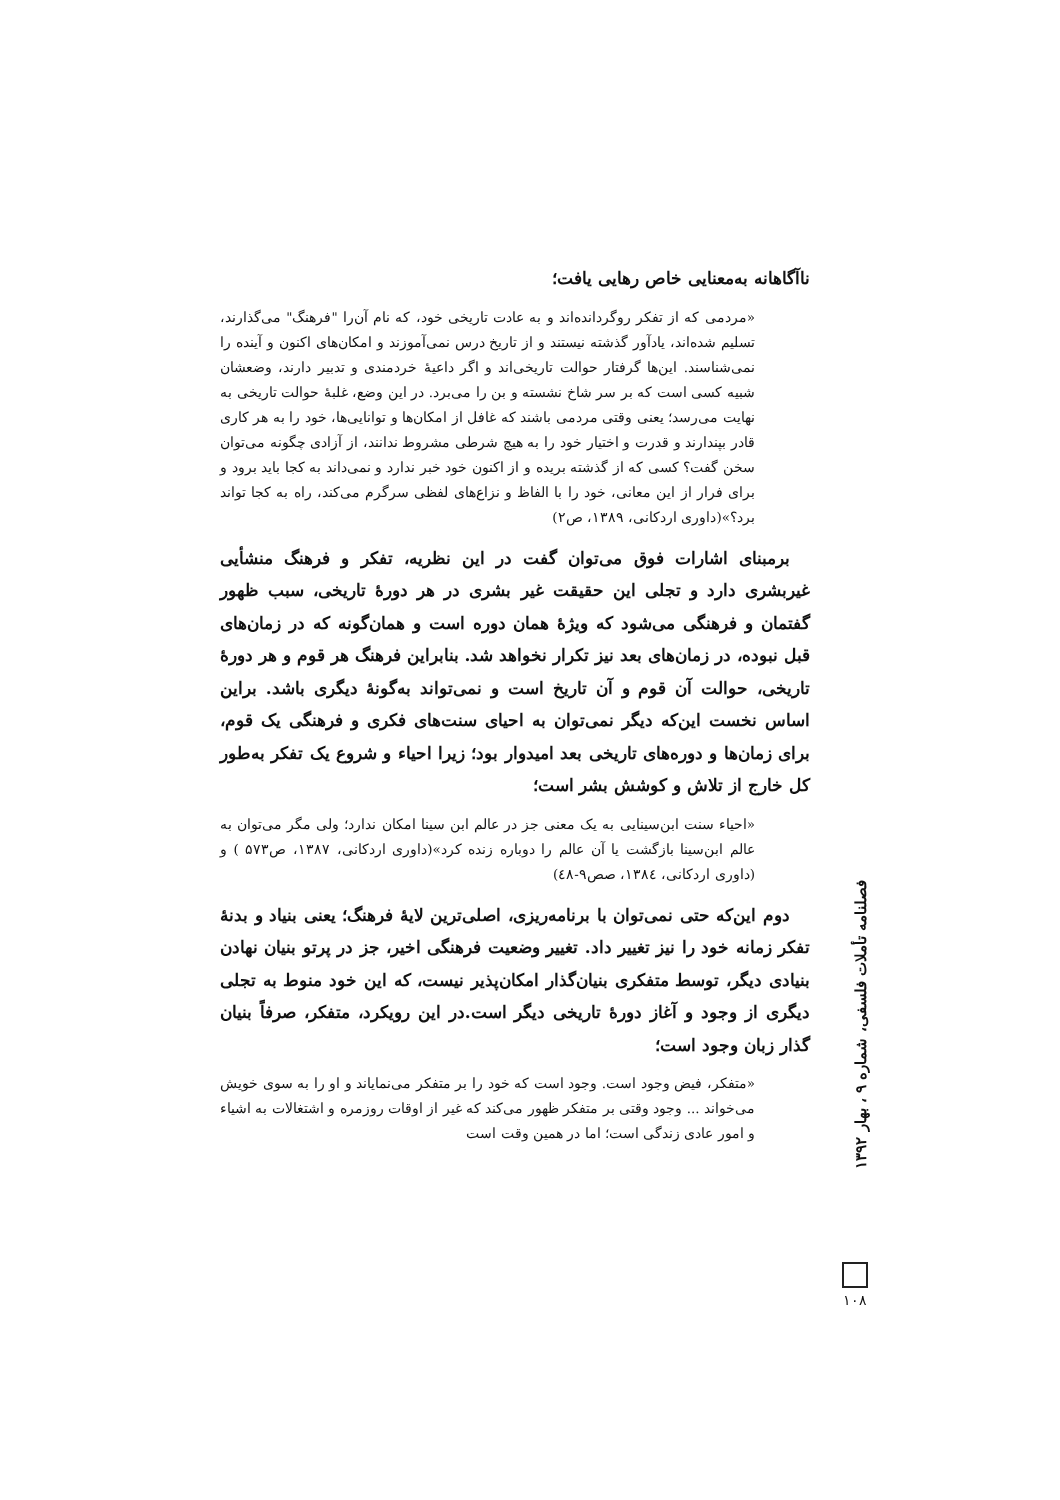ناآگاهانه به‌معنایی خاص رهایی یافت؛
«مردمی که از تفکر روگردانده‌اند و به عادت تاریخی خود، که نام آن‌را "فرهنگ" می‌گذارند، تسلیم شده‌اند، یادآور گذشته نیستند و از تاریخ درس نمی‌آموزند و امکان‌های اکنون و آینده را نمی‌شناسند. این‌ها گرفتار حوالت تاریخی‌اند و اگر داعیهٔ خردمندی و تدبیر دارند، وضعشان شبیه کسی است که بر سر شاخ نشسته و بن را می‌برد. در این وضع، غلبهٔ حوالت تاریخی به نهایت می‌رسد؛ یعنی وقتی مردمی باشند که غافل از امکان‌ها و توانایی‌ها، خود را به هر کاری قادر بپندارند و قدرت و اختیار خود را به هیچ شرطی مشروط ندانند، از آزادی چگونه می‌توان سخن گفت؟ کسی که از گذشته بریده و از اکنون خود خبر ندارد و نمی‌داند به کجا باید برود و برای فرار از این معانی، خود را با الفاظ و نزاع‌های لفظی سرگرم می‌کند، راه به کجا تواند برد؟»(داوری اردکانی، ۱۳۸۹، ص۲)
برمبنای اشارات فوق می‌توان گفت در این نظریه، تفکر و فرهنگ منشأیی غیربشری دارد و تجلی این حقیقت غیر بشری در هر دورهٔ تاریخی، سبب ظهور گفتمان و فرهنگی می‌شود که ویژهٔ همان دوره است و همان‌گونه که در زمان‌های قبل نبوده، در زمان‌های بعد نیز تکرار نخواهد شد. بنابراین فرهنگ هر قوم و هر دورهٔ تاریخی، حوالت آن قوم و آن تاریخ است و نمی‌تواند به‌گونهٔ دیگری باشد. براین اساس نخست این‌که دیگر نمی‌توان به احیای سنت‌های فکری و فرهنگی یک قوم، برای زمان‌ها و دوره‌های تاریخی بعد امیدوار بود؛ زیرا احیاء و شروع یک تفکر به‌طور کل خارج از تلاش و کوشش بشر است؛
«احیاء سنت ابن‌سینایی به یک معنی جز در عالم ابن سینا امکان ندارد؛ ولی مگر می‌توان به عالم ابن‌سینا بازگشت یا آن عالم را دوباره زنده کرد»(داوری اردکانی، ۱۳۸۷، ص۵۷۳ ) و (داوری اردکانی، ۱۳۸٤، صص۹-٤۸)
دوم این‌که حتی نمی‌توان با برنامه‌ریزی، اصلی‌ترین لایهٔ فرهنگ؛ یعنی بنیاد و بدنهٔ تفکر زمانه خود را نیز تغییر داد. تغییر وضعیت فرهنگی اخیر، جز در پرتو بنیان نهادن بنیادی دیگر، توسط متفکری بنیان‌گذار امکان‌پذیر نیست، که این خود منوط به تجلی دیگری از وجود و آغاز دورهٔ تاریخی دیگر است.در این رویکرد، متفکر، صرفاً بنیان گذار زبان وجود است؛
«متفکر، فیض وجود است. وجود است که خود را بر متفکر می‌نمایاند و او را به سوی خویش می‌خواند ... وجود وقتی بر متفکر ظهور می‌کند که غیر از اوقات روزمره و اشتغالات به اشیاء و امور عادی زندگی است؛ اما در همین وقت است
فصلنامه تأملات فلسفی، شماره ۹ ، بهار ۱۳۹۲
۱۰۸